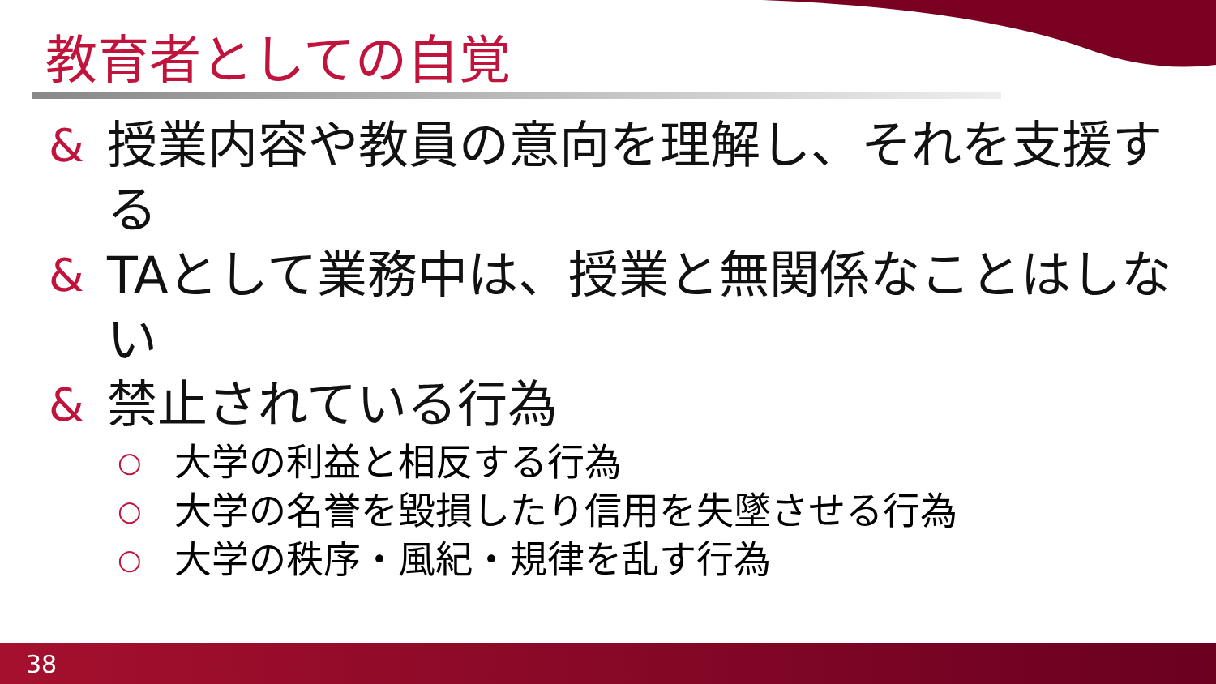教育者としての自覚
& 授業内容や教員の意向を理解し、それを支援する
& TAとして業務中は、授業と無関係なことはしない
& 禁止されている行為
○ 大学の利益と相反する行為
○ 大学の名誉を毀損したり信用を失墜させる行為
○ 大学の秩序・風紀・規律を乱す行為
38